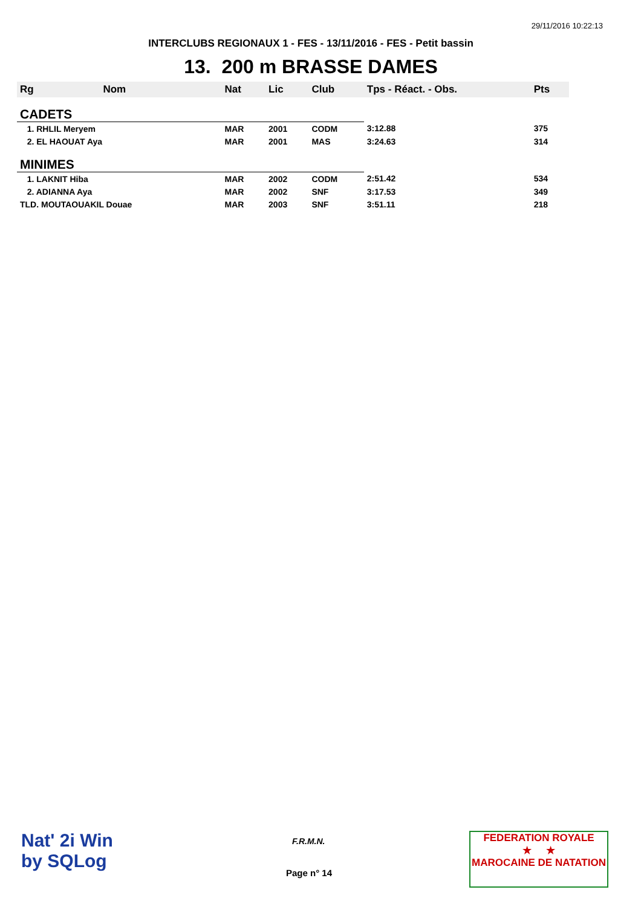29/11/2016 10:22:13
INTERCLUBS REGIONAUX 1 - FES - 13/11/2016 - FES - Petit bassin
13. 200 m BRASSE DAMES
| Rg | Nom | Nat | Lic | Club | Tps - Réact. - Obs. | Pts |
| --- | --- | --- | --- | --- | --- | --- |
| CADETS | | | | | | |
| 1. RHLIL Meryem | | MAR | 2001 | CODM | 3:12.88 | 375 |
| 2. EL HAOUAT Aya | | MAR | 2001 | MAS | 3:24.63 | 314 |
| MINIMES | | | | | | |
| 1. LAKNIT Hiba | | MAR | 2002 | CODM | 2:51.42 | 534 |
| 2. ADIANNA Aya | | MAR | 2002 | SNF | 3:17.53 | 349 |
| TLD. MOUTAOUAKIL Douae | | MAR | 2003 | SNF | 3:51.11 | 218 |
Nat' 2i Win
by SQLog
F.R.M.N.
Page n° 14
FEDERATION ROYALE
★ ★
MAROCAINE DE NATATION